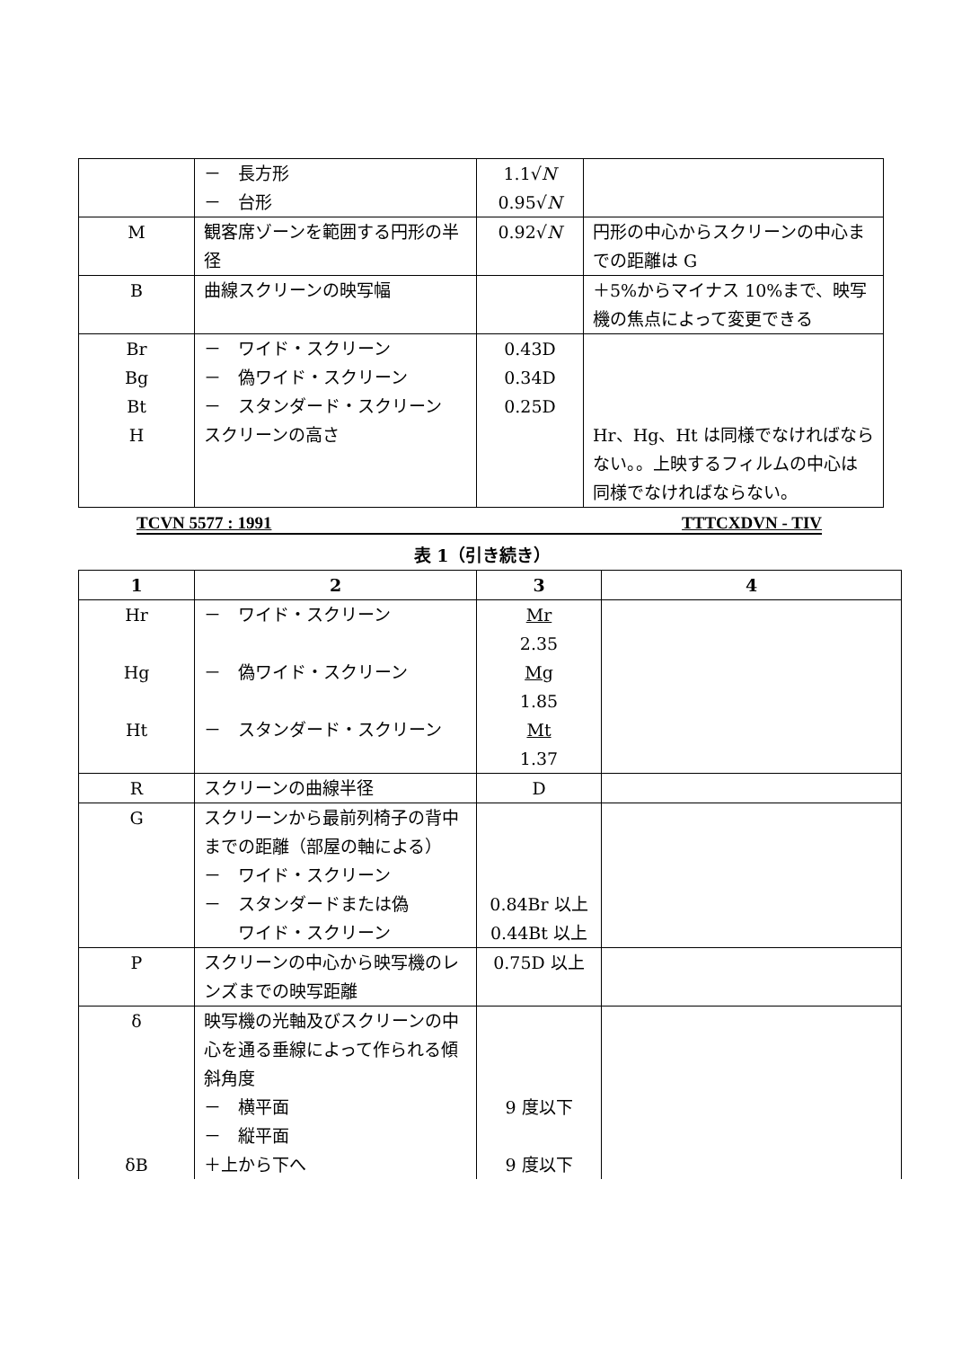| | － 長方形 － 台形 | 1.1√ N 0.95√ N | |
| M | 観客席ゾーンを範囲する円形の半径 | 0.92√ N | 円形の中心からスクリーンの中心までの距離は G |
| B | 曲線スクリーンの映写幅 | | ＋5%からマイナス 10%まで、映写機の焦点によって変更できる |
| Br Bg Bt H | － ワイド・スクリーン － 偽ワイド・スクリーン － スタンダード・スクリーン スクリーンの高さ | 0.43D 0.34D 0.25D | Hr、Hg、Ht は同様でなければならない。。上映するフィルムの中心は同様でなければならない。 |
TCVN 5577 : 1991 TTTCXDVN - TIV
表 1（引き続き）
| 1 | 2 | 3 | 4 |
| --- | --- | --- | --- |
| Hr Hg Ht | － ワイド・スクリーン － 偽ワイド・スクリーン － スタンダード・スクリーン | Mr 2.35 Mg 1.85 Mt 1.37 | |
| R | スクリーンの曲線半径 | D | |
| G | スクリーンから最前列椅子の背中までの距離（部屋の軸による） － ワイド・スクリーン － スタンダードまたは偽 ワイド・スクリーン | 0.84Br 以上 0.44Bt 以上 | |
| P | スクリーンの中心から映写機のレンズまでの映写距離 | 0.75D 以上 | |
| δ δB | 映写機の光軸及びスクリーンの中心を通る垂線によって作られる傾斜角度 － 横平面 － 縦平面 ＋上から下へ | 9 度以下 9 度以下 | |